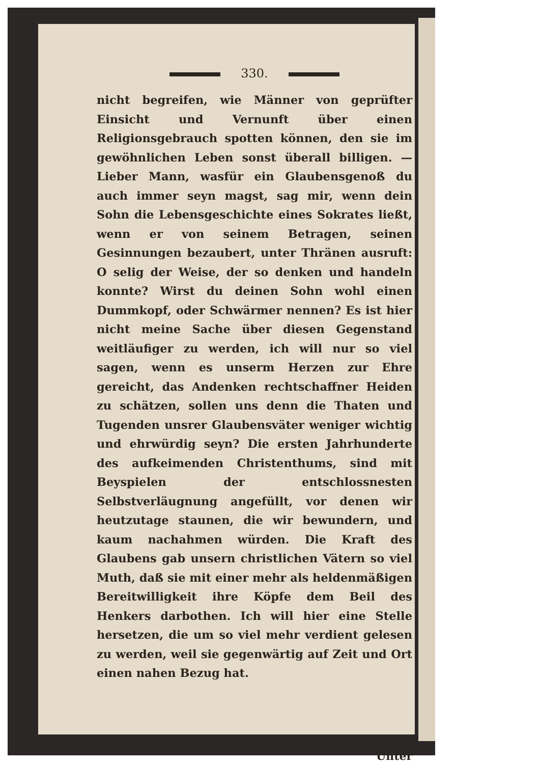330.
nicht begreifen, wie Männer von geprüfter Einsicht und Vernunft über einen Religionsgebrauch spotten können, den sie im gewöhnlichen Leben sonst überall billigen. — Lieber Mann, wasfür ein Glaubensgenoß du auch immer seyn magst, sag mir, wenn dein Sohn die Lebensgeschichte eines Sokrates ließt, wenn er von seinem Betragen, seinen Gesinnungen bezaubert, unter Thränen ausruft: O selig der Weise, der so denken und handeln konnte? Wirst du deinen Sohn wohl einen Dummkopf, oder Schwärmer nennen? Es ist hier nicht meine Sache über diesen Gegenstand weitläufiger zu werden, ich will nur so viel sagen, wenn es unserm Herzen zur Ehre gereicht, das Andenken rechtschaffner Heiden zu schätzen, sollen uns denn die Thaten und Tugenden unsrer Glaubensväter weniger wichtig und ehrwürdig seyn? Die ersten Jahrhunderte des aufkeimenden Christenthums, sind mit Beyspielen der entschlossnesten Selbstverläugnung angefüllt, vor denen wir heutzutage staunen, die wir bewundern, und kaum nachahmen würden. Die Kraft des Glaubens gab unsern christlichen Vätern so viel Muth, daß sie mit einer mehr als heldenmäßigen Bereitwilligkeit ihre Köpfe dem Beil des Henkers darbothen. Ich will hier eine Stelle hersetzen, die um so viel mehr verdient gelesen zu werden, weil sie gegenwärtig auf Zeit und Ort einen nahen Bezug hat.
Unter